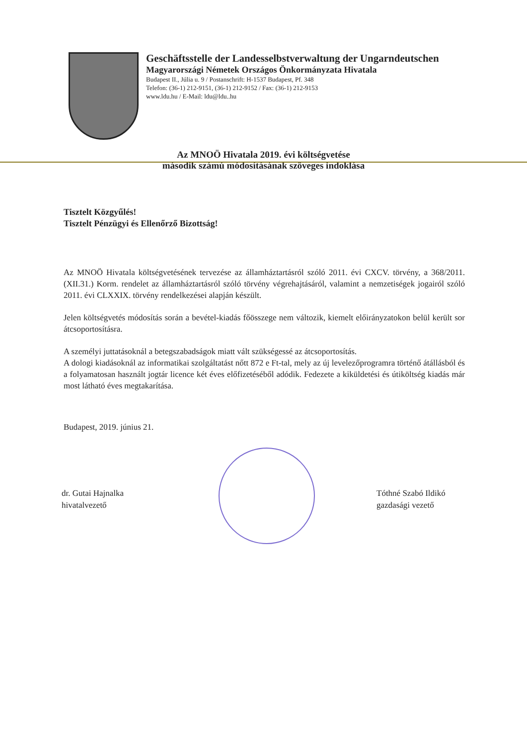Geschäftsstelle der Landesselbstverwaltung der Ungarndeutschen
Magyarországi Németek Országos Önkormányzata Hivatala
Budapest II., Júlia u. 9 / Postanschrift: H-1537 Budapest, Pf. 348
Telefon: (36-1) 212-9151, (36-1) 212-9152 / Fax: (36-1) 212-9153
www.ldu.hu / E-Mail: ldu@ldu..hu
Az MNOÖ Hivatala 2019. évi költségvetése
második számú módosításának szöveges indoklása
Tisztelt Közgyűlés!
Tisztelt Pénzügyi és Ellenőrző Bizottság!
Az MNOÖ Hivatala költségvetésének tervezése az államháztartásról szóló 2011. évi CXCV. törvény, a 368/2011. (XII.31.) Korm. rendelet az államháztartásról szóló törvény végrehajtásáról, valamint a nemzetiségek jogairól szóló 2011. évi CLXXIX. törvény rendelkezései alapján készült.
Jelen költségvetés módosítás során a bevétel-kiadás főösszege nem változik, kiemelt előirányzatokon belül került sor átcsoportosításra.
A személyi juttatásoknál a betegszabadságok miatt vált szükségessé az átcsoportosítás.
A dologi kiadásoknál az informatikai szolgáltatást nőtt 872 e Ft-tal, mely az új levelezőprogramra történő átállásból és a folyamatosan használt jogtár licence két éves előfizetéséből adódik. Fedezete a kiküldetési és útiköltség kiadás már most látható éves megtakarítása.
Budapest, 2019. június 21.
dr. Gutai Hajnalka
hivatalvezető
Tóthné Szabó Ildikó
gazdasági vezető